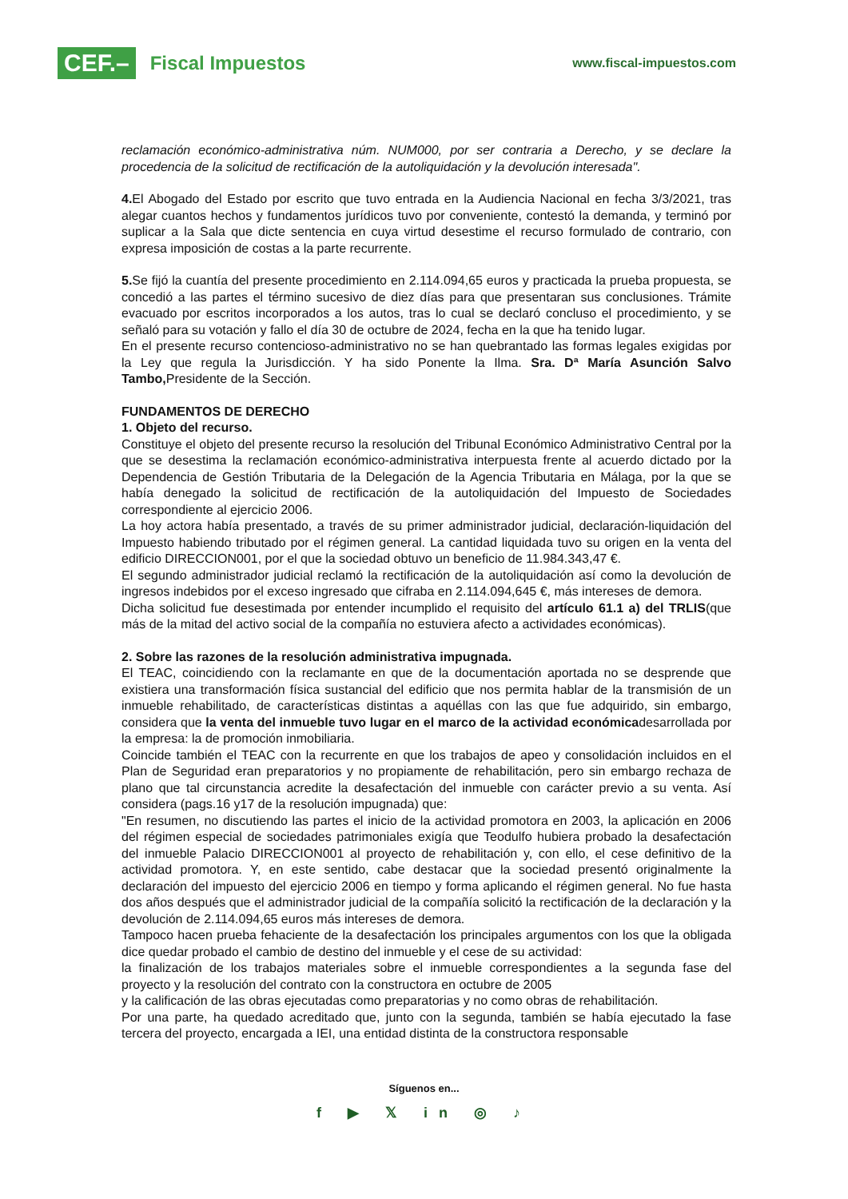CEF.– Fiscal Impuestos
www.fiscal-impuestos.com
reclamación económico-administrativa núm. NUM000, por ser contraria a Derecho, y se declare la procedencia de la solicitud de rectificación de la autoliquidación y la devolución interesada".
4. El Abogado del Estado por escrito que tuvo entrada en la Audiencia Nacional en fecha 3/3/2021, tras alegar cuantos hechos y fundamentos jurídicos tuvo por conveniente, contestó la demanda, y terminó por suplicar a la Sala que dicte sentencia en cuya virtud desestime el recurso formulado de contrario, con expresa imposición de costas a la parte recurrente.
5. Se fijó la cuantía del presente procedimiento en 2.114.094,65 euros y practicada la prueba propuesta, se concedió a las partes el término sucesivo de diez días para que presentaran sus conclusiones. Trámite evacuado por escritos incorporados a los autos, tras lo cual se declaró concluso el procedimiento, y se señaló para su votación y fallo el día 30 de octubre de 2024, fecha en la que ha tenido lugar.
En el presente recurso contencioso-administrativo no se han quebrantado las formas legales exigidas por la Ley que regula la Jurisdicción. Y ha sido Ponente la Ilma. Sra. Dª María Asunción Salvo Tambo, Presidente de la Sección.
FUNDAMENTOS DE DERECHO
1. Objeto del recurso.
Constituye el objeto del presente recurso la resolución del Tribunal Económico Administrativo Central por la que se desestima la reclamación económico-administrativa interpuesta frente al acuerdo dictado por la Dependencia de Gestión Tributaria de la Delegación de la Agencia Tributaria en Málaga, por la que se había denegado la solicitud de rectificación de la autoliquidación del Impuesto de Sociedades correspondiente al ejercicio 2006.
La hoy actora había presentado, a través de su primer administrador judicial, declaración-liquidación del Impuesto habiendo tributado por el régimen general. La cantidad liquidada tuvo su origen en la venta del edificio DIRECCION001, por el que la sociedad obtuvo un beneficio de 11.984.343,47 €.
El segundo administrador judicial reclamó la rectificación de la autoliquidación así como la devolución de ingresos indebidos por el exceso ingresado que cifraba en 2.114.094,645 €, más intereses de demora.
Dicha solicitud fue desestimada por entender incumplido el requisito del artículo 61.1 a) del TRLIS(que más de la mitad del activo social de la compañía no estuviera afecto a actividades económicas).
2. Sobre las razones de la resolución administrativa impugnada.
El TEAC, coincidiendo con la reclamante en que de la documentación aportada no se desprende que existiera una transformación física sustancial del edificio que nos permita hablar de la transmisión de un inmueble rehabilitado, de características distintas a aquéllas con las que fue adquirido, sin embargo, considera que la venta del inmueble tuvo lugar en el marco de la actividad económicadesarrollada por la empresa: la de promoción inmobiliaria.
Coincide también el TEAC con la recurrente en que los trabajos de apeo y consolidación incluidos en el Plan de Seguridad eran preparatorios y no propiamente de rehabilitación, pero sin embargo rechaza de plano que tal circunstancia acredite la desafectación del inmueble con carácter previo a su venta. Así considera (pags.16 y17 de la resolución impugnada) que:
"En resumen, no discutiendo las partes el inicio de la actividad promotora en 2003, la aplicación en 2006 del régimen especial de sociedades patrimoniales exigía que Teodulfo hubiera probado la desafectación del inmueble Palacio DIRECCION001 al proyecto de rehabilitación y, con ello, el cese definitivo de la actividad promotora. Y, en este sentido, cabe destacar que la sociedad presentó originalmente la declaración del impuesto del ejercicio 2006 en tiempo y forma aplicando el régimen general. No fue hasta dos años después que el administrador judicial de la compañía solicitó la rectificación de la declaración y la devolución de 2.114.094,65 euros más intereses de demora.
Tampoco hacen prueba fehaciente de la desafectación los principales argumentos con los que la obligada dice quedar probado el cambio de destino del inmueble y el cese de su actividad:
la finalización de los trabajos materiales sobre el inmueble correspondientes a la segunda fase del proyecto y la resolución del contrato con la constructora en octubre de 2005
y la calificación de las obras ejecutadas como preparatorias y no como obras de rehabilitación.
Por una parte, ha quedado acreditado que, junto con la segunda, también se había ejecutado la fase tercera del proyecto, encargada a IEI, una entidad distinta de la constructora responsable
Síguenos en...
f ▶ 𝕏 in ◎ ♪